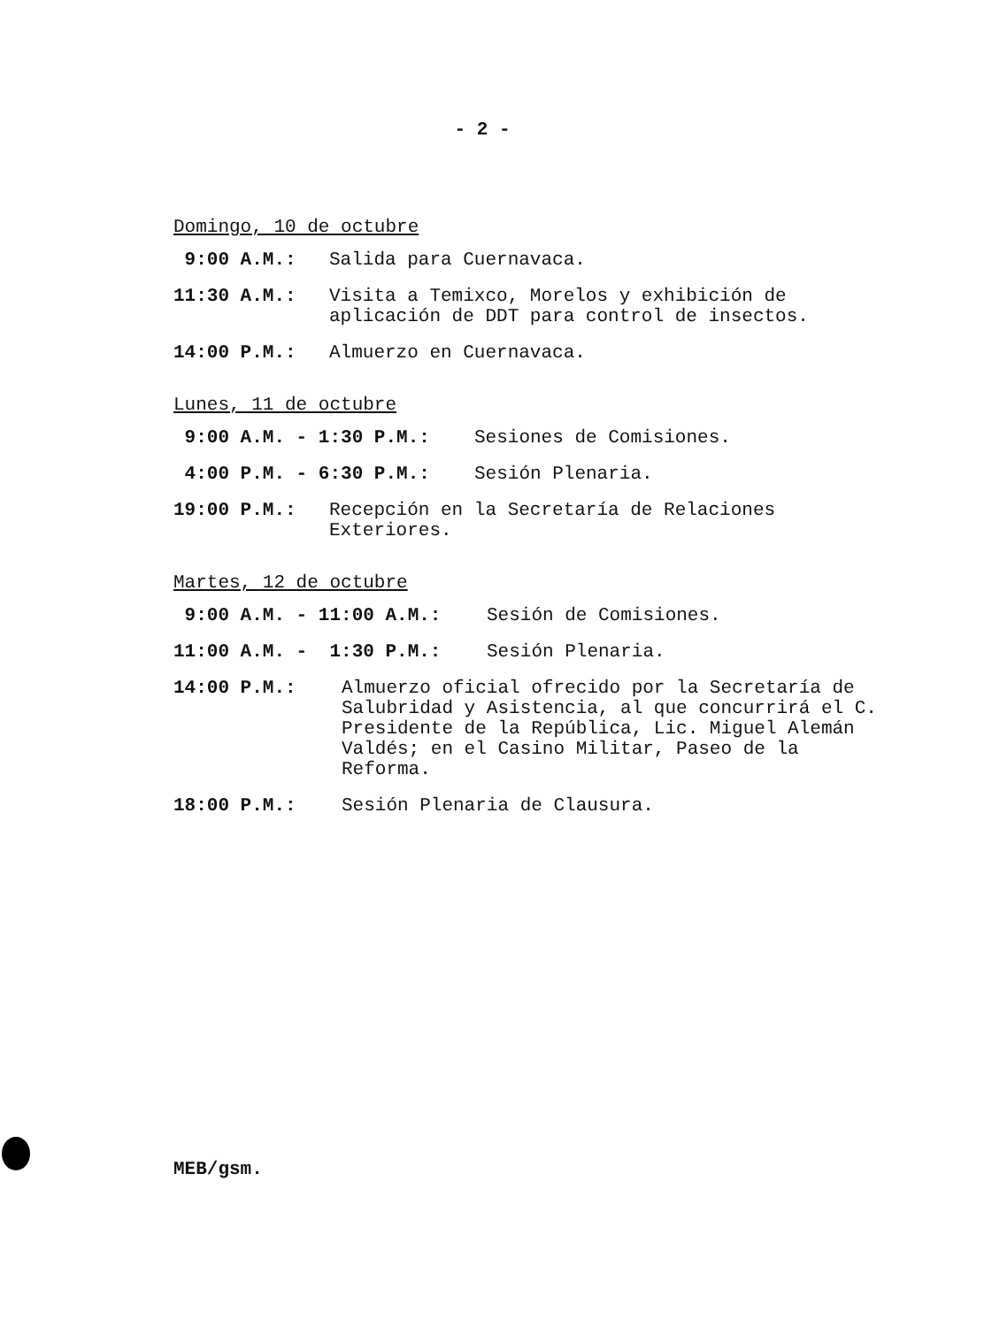- 2 -
Domingo, 10 de octubre
9:00 A.M.: Salida para Cuernavaca.
11:30 A.M.: Visita a Temixco, Morelos y exhibición de aplicación de DDT para control de insectos.
14:00 P.M.: Almuerzo en Cuernavaca.
Lunes, 11 de octubre
9:00 A.M. - 1:30 P.M.: Sesiones de Comisiones.
4:00 P.M. - 6:30 P.M.: Sesión Plenaria.
19:00 P.M.: Recepción en la Secretaría de Relaciones Exteriores.
Martes, 12 de octubre
9:00 A.M. - 11:00 A.M.: Sesión de Comisiones.
11:00 A.M. - 1:30 P.M.: Sesión Plenaria.
14:00 P.M.: Almuerzo oficial ofrecido por la Secretaría de Salubridad y Asistencia, al que concurrirá el C. Presidente de la República, Lic. Miguel Alemán Valdés; en el Casino Militar, Paseo de la Reforma.
18:00 P.M.: Sesión Plenaria de Clausura.
MEB/gsm.